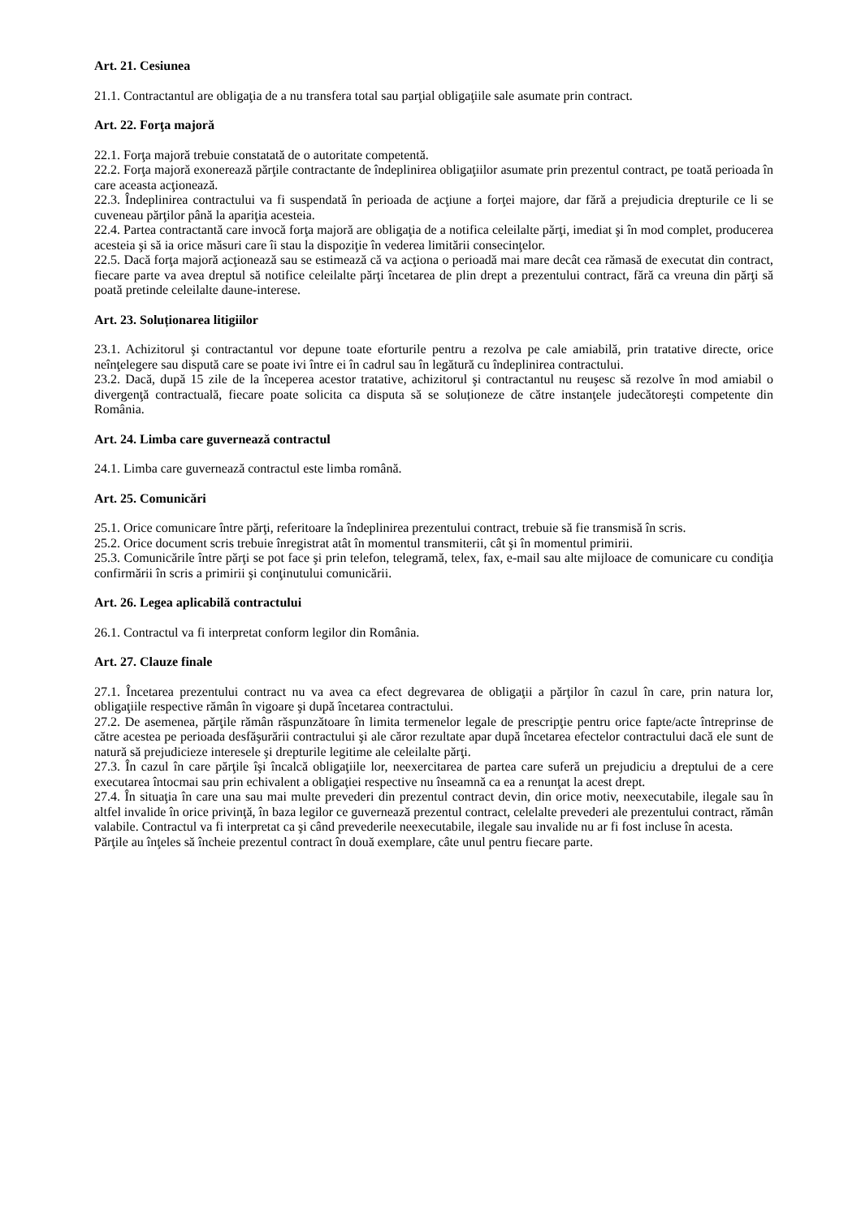Art. 21. Cesiunea
21.1. Contractantul are obligaţia de a nu transfera total sau parţial obligaţiile sale asumate prin contract.
Art. 22. Forţa majoră
22.1. Forţa majoră trebuie constatată de o autoritate competentă.
22.2. Forţa majoră exonerează părţile contractante de îndeplinirea obligaţiilor asumate prin prezentul contract, pe toată perioada în care aceasta acţionează.
22.3. Îndeplinirea contractului va fi suspendată în perioada de acţiune a forţei majore, dar fără a prejudicia drepturile ce li se cuveneau părţilor până la apariţia acesteia.
22.4. Partea contractantă care invocă forţa majoră are obligaţia de a notifica celeilalte părţi, imediat şi în mod complet, producerea acesteia şi să ia orice măsuri care îi stau la dispoziţie în vederea limitării consecinţelor.
22.5. Dacă forţa majoră acţionează sau se estimează că va acţiona o perioadă mai mare decât cea rămasă de executat din contract, fiecare parte va avea dreptul să notifice celeilalte părţi încetarea de plin drept a prezentului contract, fără ca vreuna din părţi să poată pretinde celeilalte daune-interese.
Art. 23. Soluționarea litigiilor
23.1. Achizitorul şi contractantul vor depune toate eforturile pentru a rezolva pe cale amiabilă, prin tratative directe, orice neînţelegere sau dispută care se poate ivi între ei în cadrul sau în legătură cu îndeplinirea contractului.
23.2. Dacă, după 15 zile de la începerea acestor tratative, achizitorul şi contractantul nu reuşesc să rezolve în mod amiabil o divergenţă contractuală, fiecare poate solicita ca disputa să se soluționeze de către instanţele judecătoreşti competente din România.
Art. 24. Limba care guvernează contractul
24.1. Limba care guvernează contractul este limba română.
Art. 25. Comunicări
25.1. Orice comunicare între părţi, referitoare la îndeplinirea prezentului contract, trebuie să fie transmisă în scris.
25.2. Orice document scris trebuie înregistrat atât în momentul transmiterii, cât şi în momentul primirii.
25.3. Comunicările între părţi se pot face şi prin telefon, telegramă, telex, fax, e-mail sau alte mijloace de comunicare cu condiţia confirmării în scris a primirii şi conţinutului comunicării.
Art. 26. Legea aplicabilă contractului
26.1. Contractul va fi interpretat conform legilor din România.
Art. 27. Clauze finale
27.1. Încetarea prezentului contract nu va avea ca efect degrevarea de obligaţii a părţilor în cazul în care, prin natura lor, obligaţiile respective rămân în vigoare şi după încetarea contractului.
27.2. De asemenea, părţile rămân răspunzătoare în limita termenelor legale de prescripţie pentru orice fapte/acte întreprinse de către acestea pe perioada desfăşurării contractului şi ale căror rezultate apar după încetarea efectelor contractului dacă ele sunt de natură să prejudicieze interesele şi drepturile legitime ale celeilalte părţi.
27.3. În cazul în care părţile îşi încalcă obligaţiile lor, neexercitarea de partea care suferă un prejudiciu a dreptului de a cere executarea întocmai sau prin echivalent a obligaţiei respective nu înseamnă ca ea a renunţat la acest drept.
27.4. În situaţia în care una sau mai multe prevederi din prezentul contract devin, din orice motiv, neexecutabile, ilegale sau în altfel invalide în orice privinţă, în baza legilor ce guvernează prezentul contract, celelalte prevederi ale prezentului contract, rămân valabile. Contractul va fi interpretat ca şi când prevederile neexecutabile, ilegale sau invalide nu ar fi fost incluse în acesta.
Părţile au înţeles să încheie prezentul contract în două exemplare, câte unul pentru fiecare parte.